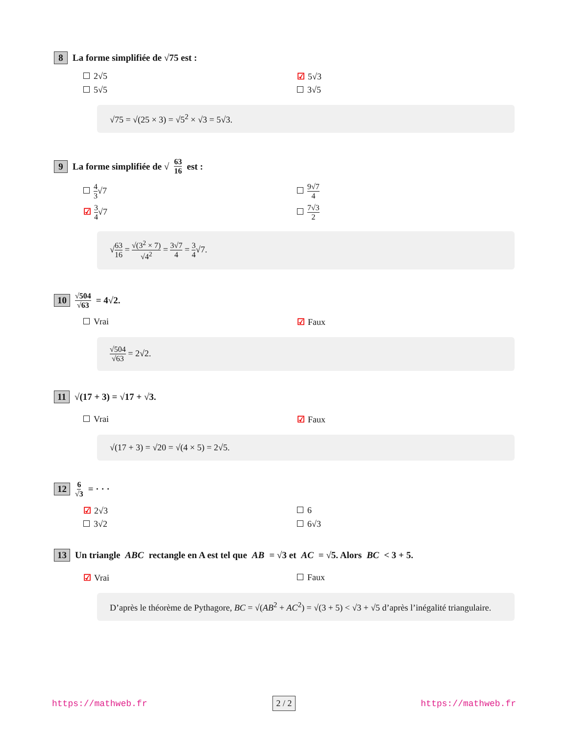8 La forme simplifiée de √75 est :
2√5
☑ 5√3
5√5
3√5
√75 = √(25 × 3) = √5<sup>2</sup> × √3 = 5√3.
9 La forme simplifiée de √ 63 16 est :
4 3√7
9√7 4
☑ 3 4√7
7√3 2
√63 16 = √(3<sup>2</sup> × 7) √4<sup>2</sup> = 3√7 4 = 3 4√7.
10 √504 √63 = 4√2.
Vrai
☑ Faux
√504 √63 = 2√2.
11 √(17 + 3) = √17 + √3.
Vrai
☑ Faux
√(17 + 3) = √20 = √(4 × 5) = 2√5.
12 6 √3 = · · ·
☑ 2√3
6
3√2
6√3
13 Un triangle ABC rectangle en A est tel que AB = √3 et AC = √5. Alors BC < 3 + 5.
☑ Vrai
Faux
D’après le théorème de Pythagore, BC = √(AB<sup>2</sup> + AC<sup>2</sup>) = √(3 + 5) < √3 + √5 d’après l’inégalité triangulaire.
https://mathweb.fr 2 / 2 https://mathweb.fr